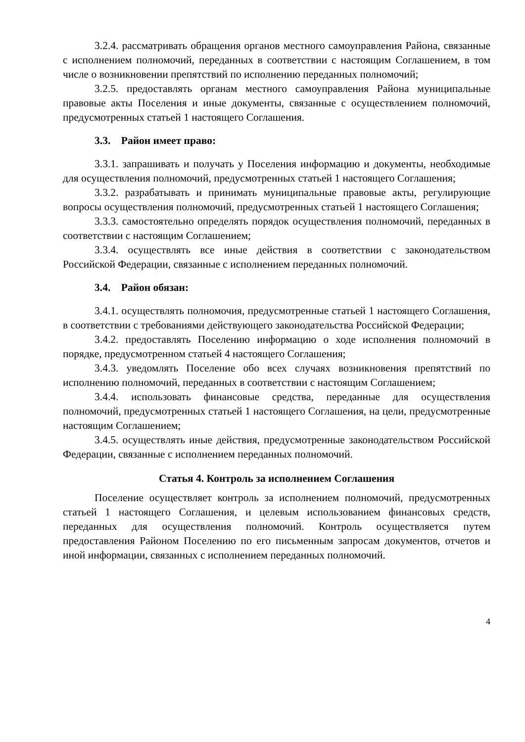3.2.4. рассматривать обращения органов местного самоуправления Района, связанные с исполнением полномочий, переданных в соответствии с настоящим Соглашением, в том числе о возникновении препятствий по исполнению переданных полномочий;
3.2.5. предоставлять органам местного самоуправления Района муниципальные правовые акты Поселения и иные документы, связанные с осуществлением полномочий, предусмотренных статьей 1 настоящего Соглашения.
3.3. Район имеет право:
3.3.1. запрашивать и получать у Поселения информацию и документы, необходимые для осуществления полномочий, предусмотренных статьей 1 настоящего Соглашения;
3.3.2. разрабатывать и принимать муниципальные правовые акты, регулирующие вопросы осуществления полномочий, предусмотренных статьей 1 настоящего Соглашения;
3.3.3. самостоятельно определять порядок осуществления полномочий, переданных в соответствии с настоящим Соглашением;
3.3.4. осуществлять все иные действия в соответствии с законодательством Российской Федерации, связанные с исполнением переданных полномочий.
3.4. Район обязан:
3.4.1. осуществлять полномочия, предусмотренные статьей 1 настоящего Соглашения, в соответствии с требованиями действующего законодательства Российской Федерации;
3.4.2. предоставлять Поселению информацию о ходе исполнения полномочий в порядке, предусмотренном статьей 4 настоящего Соглашения;
3.4.3. уведомлять Поселение обо всех случаях возникновения препятствий по исполнению полномочий, переданных в соответствии с настоящим Соглашением;
3.4.4. использовать финансовые средства, переданные для осуществления полномочий, предусмотренных статьей 1 настоящего Соглашения, на цели, предусмотренные настоящим Соглашением;
3.4.5. осуществлять иные действия, предусмотренные законодательством Российской Федерации, связанные с исполнением переданных полномочий.
Статья 4. Контроль за исполнением Соглашения
Поселение осуществляет контроль за исполнением полномочий, предусмотренных статьей 1 настоящего Соглашения, и целевым использованием финансовых средств, переданных для осуществления полномочий. Контроль осуществляется путем предоставления Районом Поселению по его письменным запросам документов, отчетов и иной информации, связанных с исполнением переданных полномочий.
4